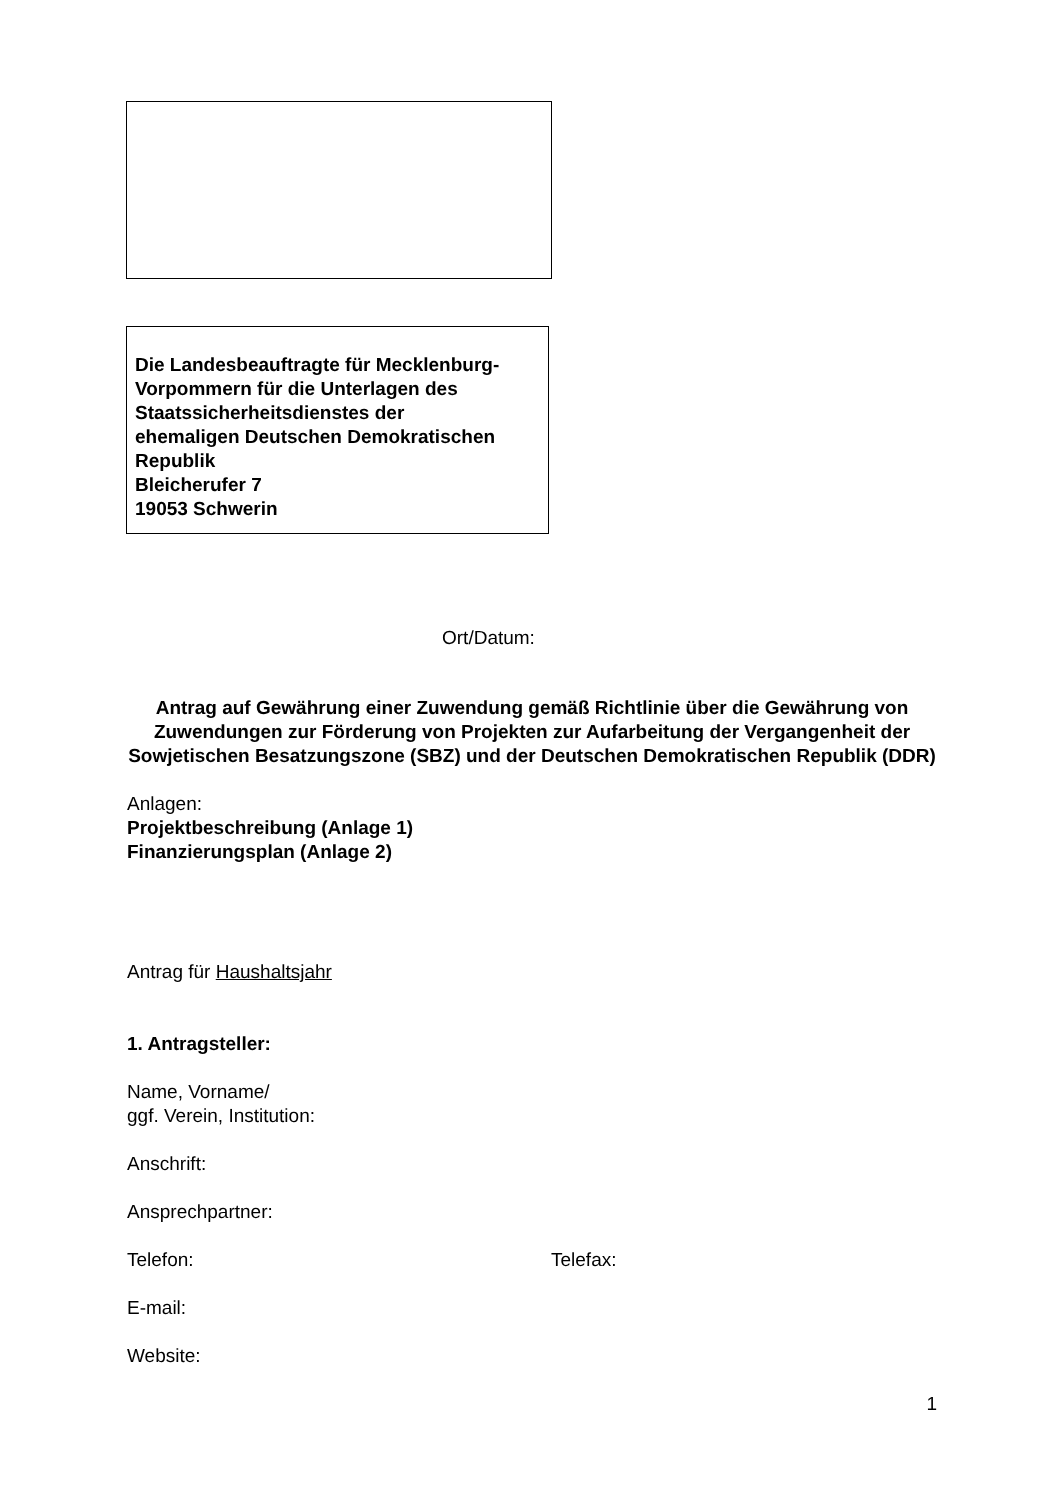Die Landesbeauftragte für Mecklenburg-
Vorpommern für die Unterlagen des
Staatssicherheitsdienstes der
ehemaligen Deutschen Demokratischen
Republik
Bleicherufer 7
19053 Schwerin
Ort/Datum:
Antrag auf Gewährung einer Zuwendung gemäß Richtlinie über die Gewährung von Zuwendungen zur Förderung von Projekten zur Aufarbeitung der Vergangenheit der Sowjetischen Besatzungszone (SBZ) und der Deutschen Demokratischen Republik (DDR)
Anlagen:
Projektbeschreibung (Anlage 1)
Finanzierungsplan (Anlage 2)
Antrag für Haushaltsjahr
1. Antragsteller:
Name, Vorname/
ggf. Verein, Institution:
Anschrift:
Ansprechpartner:
Telefon: Telefax:
E-mail:
Website:
1